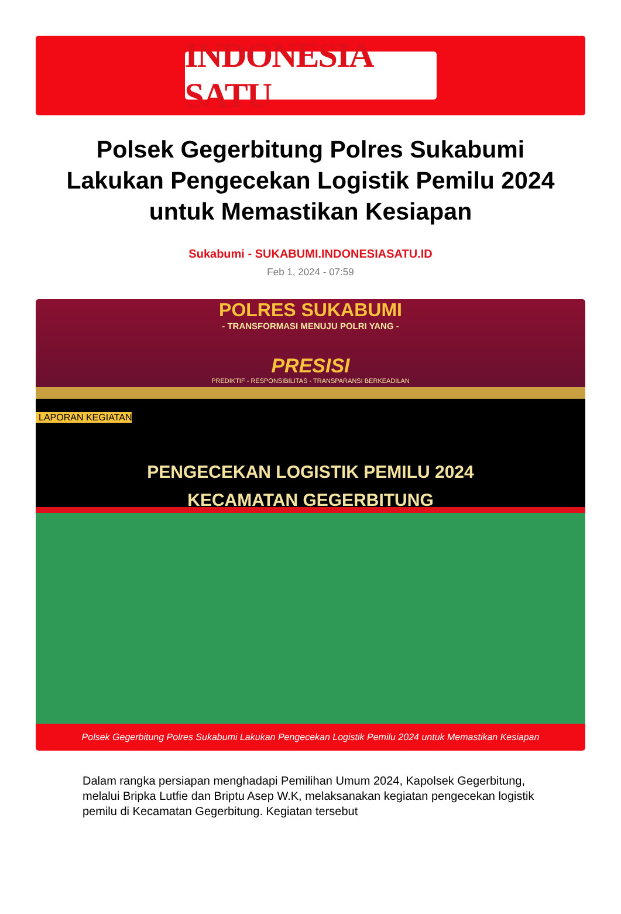INDONESIA SATU
Polsek Gegerbitung Polres Sukabumi Lakukan Pengecekan Logistik Pemilu 2024 untuk Memastikan Kesiapan
Sukabumi - SUKABUMI.INDONESIASATU.ID
Feb 1, 2024 - 07:59
POLRES SUKABUMI
- TRANSFORMASI MENUJU POLRI YANG -
PRESISI
PREDIKTIF - RESPONSIBILITAS - TRANSPARANSI BERKEADILAN
LAPORAN KEGIATAN
PENGECEKAN LOGISTIK PEMILU 2024
KECAMATAN GEGERBITUNG
Polsek Gegerbitung Polres Sukabumi Lakukan Pengecekan Logistik Pemilu 2024 untuk Memastikan Kesiapan
Dalam rangka persiapan menghadapi Pemilihan Umum 2024, Kapolsek Gegerbitung, melalui Bripka Lutfie dan Briptu Asep W.K, melaksanakan kegiatan pengecekan logistik pemilu di Kecamatan Gegerbitung. Kegiatan tersebut